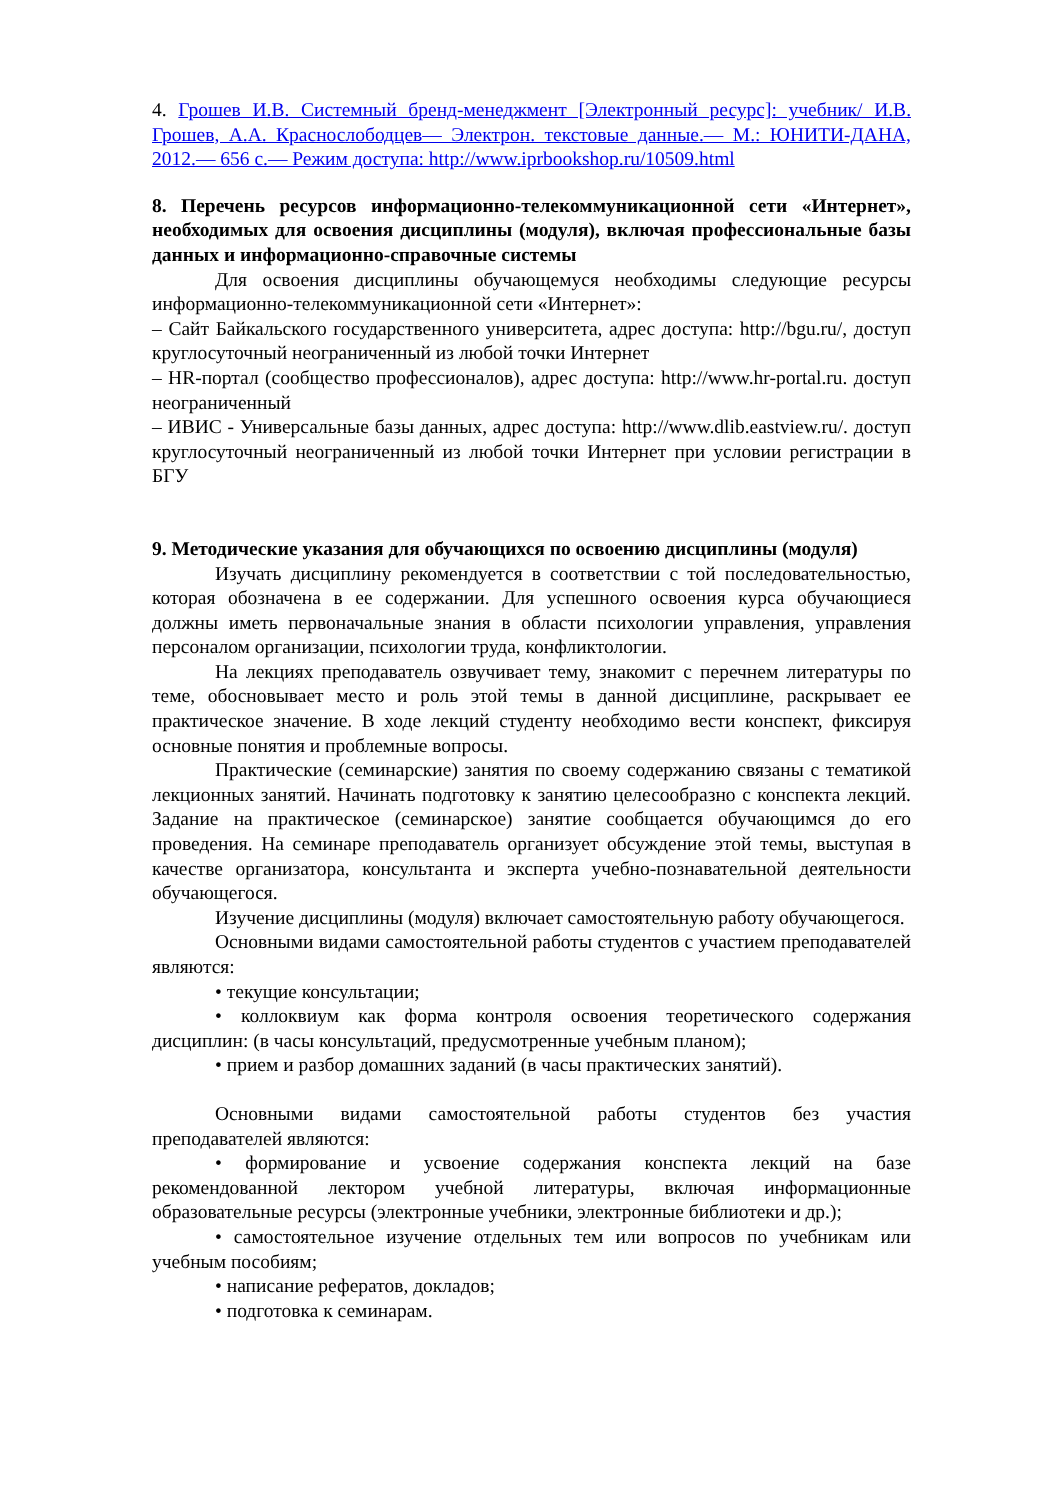4. Грошев И.В. Системный бренд-менеджмент [Электронный ресурс]: учебник/ И.В. Грошев, А.А. Краснослободцев— Электрон. текстовые данные.— М.: ЮНИТИ-ДАНА, 2012.— 656 с.— Режим доступа: http://www.iprbookshop.ru/10509.html
8. Перечень ресурсов информационно-телекоммуникационной сети «Интернет», необходимых для освоения дисциплины (модуля), включая профессиональные базы данных и информационно-справочные системы
Для освоения дисциплины обучающемуся необходимы следующие ресурсы информационно-телекоммуникационной сети «Интернет»:
– Сайт Байкальского государственного университета, адрес доступа: http://bgu.ru/, доступ круглосуточный неограниченный из любой точки Интернет
– HR-портал (сообщество профессионалов), адрес доступа: http://www.hr-portal.ru. доступ неограниченный
– ИВИС - Универсальные базы данных, адрес доступа: http://www.dlib.eastview.ru/. доступ круглосуточный неограниченный из любой точки Интернет при условии регистрации в БГУ
9. Методические указания для обучающихся по освоению дисциплины (модуля)
Изучать дисциплину рекомендуется в соответствии с той последовательностью, которая обозначена в ее содержании. Для успешного освоения курса обучающиеся должны иметь первоначальные знания в области психологии управления, управления персоналом организации, психологии труда, конфликтологии.
На лекциях преподаватель озвучивает тему, знакомит с перечнем литературы по теме, обосновывает место и роль этой темы в данной дисциплине, раскрывает ее практическое значение. В ходе лекций студенту необходимо вести конспект, фиксируя основные понятия и проблемные вопросы.
Практические (семинарские) занятия по своему содержанию связаны с тематикой лекционных занятий. Начинать подготовку к занятию целесообразно с конспекта лекций. Задание на практическое (семинарское) занятие сообщается обучающимся до его проведения. На семинаре преподаватель организует обсуждение этой темы, выступая в качестве организатора, консультанта и эксперта учебно-познавательной деятельности обучающегося.
Изучение дисциплины (модуля) включает самостоятельную работу обучающегося.
Основными видами самостоятельной работы студентов с участием преподавателей являются:
• текущие консультации;
• коллоквиум как форма контроля освоения теоретического содержания дисциплин: (в часы консультаций, предусмотренные учебным планом);
• прием и разбор домашних заданий (в часы практических занятий).
Основными видами самостоятельной работы студентов без участия преподавателей являются:
• формирование и усвоение содержания конспекта лекций на базе рекомендованной лектором учебной литературы, включая информационные образовательные ресурсы (электронные учебники, электронные библиотеки и др.);
• самостоятельное изучение отдельных тем или вопросов по учебникам или учебным пособиям;
• написание рефератов, докладов;
• подготовка к семинарам.